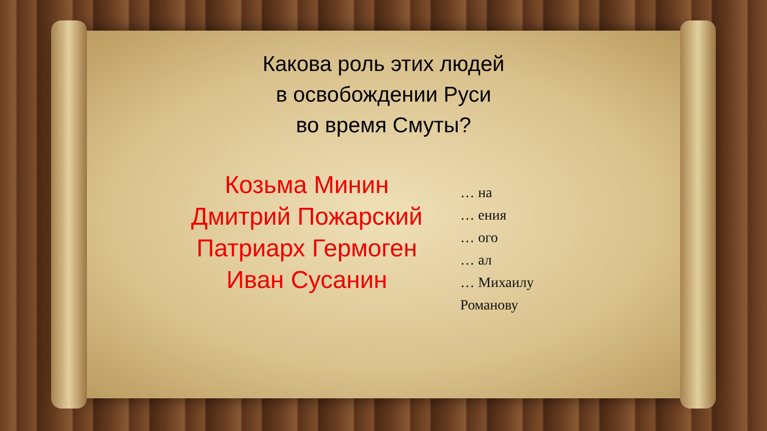Какова роль этих людей
в освобождении Руси
во время Смуты?
Козьма Минин
Дмитрий Пожарский
Патриарх Гермоген
Иван Сусанин
… на
… ения
… ого
… ал
… Михаилу
Романову